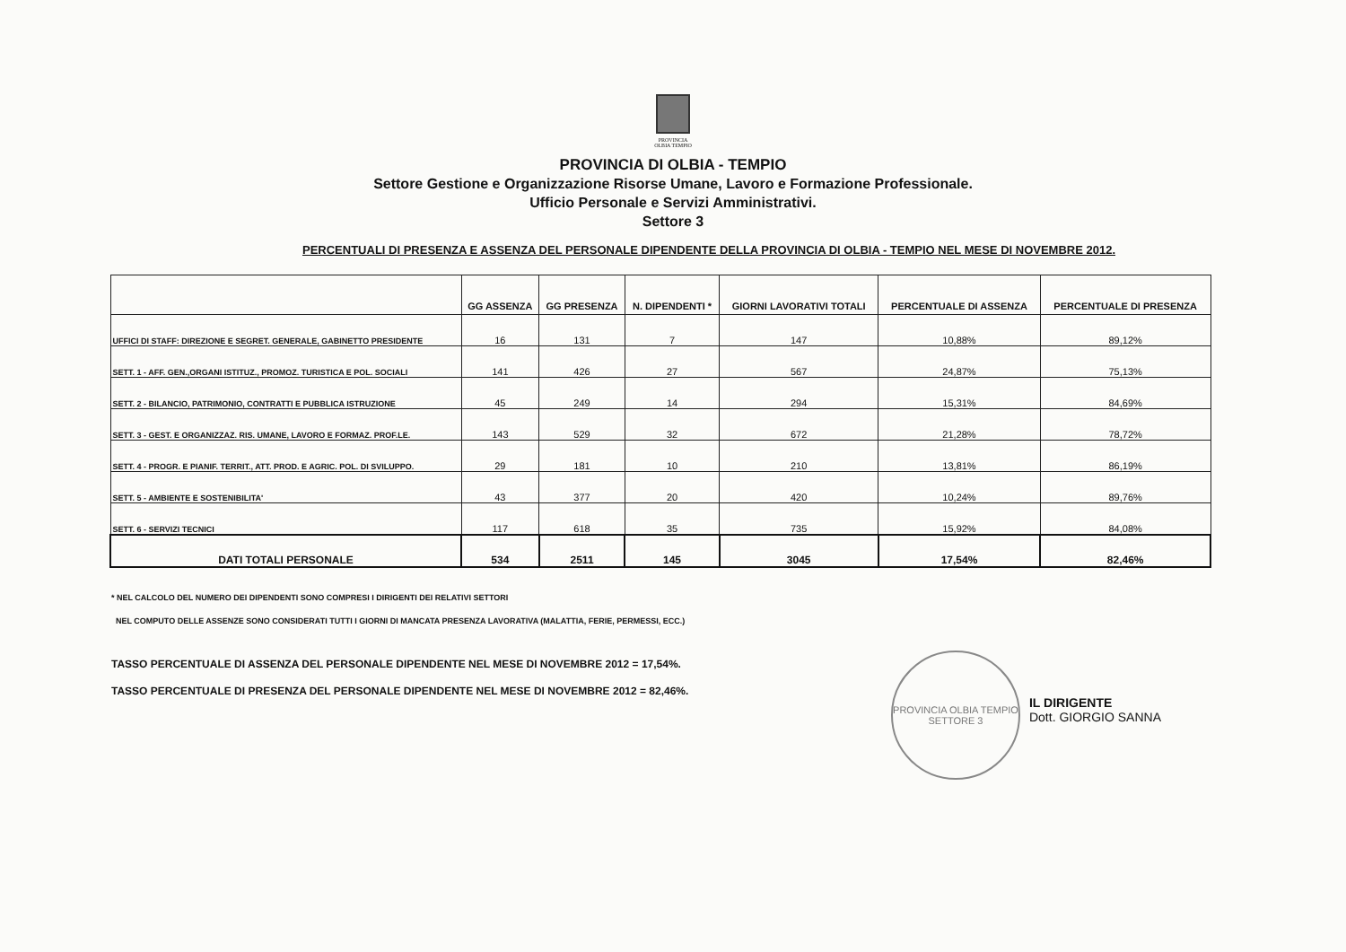PROVINCIA
OLBIA TEMPIO
PROVINCIA DI OLBIA - TEMPIO
Settore Gestione e Organizzazione Risorse Umane, Lavoro e Formazione Professionale.
Ufficio Personale e Servizi Amministrativi.
Settore 3
PERCENTUALI DI PRESENZA E ASSENZA DEL PERSONALE DIPENDENTE DELLA PROVINCIA DI OLBIA - TEMPIO NEL MESE DI NOVEMBRE 2012.
| | GG ASSENZA | GG PRESENZA | N. DIPENDENTI * | GIORNI LAVORATIVI TOTALI | PERCENTUALE DI ASSENZA | PERCENTUALE DI PRESENZA |
| --- | --- | --- | --- | --- | --- | --- |
| UFFICI DI STAFF: DIREZIONE E SEGRET. GENERALE, GABINETTO PRESIDENTE | 16 | 131 | 7 | 147 | 10,88% | 89,12% |
| SETT. 1 - AFF. GEN.,ORGANI ISTITUZ., PROMOZ. TURISTICA E POL. SOCIALI | 141 | 426 | 27 | 567 | 24,87% | 75,13% |
| SETT. 2 - BILANCIO, PATRIMONIO, CONTRATTI E PUBBLICA ISTRUZIONE | 45 | 249 | 14 | 294 | 15,31% | 84,69% |
| SETT. 3 - GEST. E ORGANIZZAZ. RIS. UMANE, LAVORO E FORMAZ. PROF.LE. | 143 | 529 | 32 | 672 | 21,28% | 78,72% |
| SETT. 4 - PROGR. E PIANIF. TERRIT., ATT. PROD. E AGRIC. POL. DI SVILUPPO. | 29 | 181 | 10 | 210 | 13,81% | 86,19% |
| SETT. 5 - AMBIENTE E SOSTENIBILITA' | 43 | 377 | 20 | 420 | 10,24% | 89,76% |
| SETT. 6 - SERVIZI TECNICI | 117 | 618 | 35 | 735 | 15,92% | 84,08% |
| DATI TOTALI PERSONALE | 534 | 2511 | 145 | 3045 | 17,54% | 82,46% |
* NEL CALCOLO DEL NUMERO DEI DIPENDENTI SONO COMPRESI I DIRIGENTI DEI RELATIVI SETTORI
NEL COMPUTO DELLE ASSENZE SONO CONSIDERATI TUTTI I GIORNI DI MANCATA PRESENZA LAVORATIVA (MALATTIA, FERIE, PERMESSI, ECC.)
TASSO PERCENTUALE DI ASSENZA DEL PERSONALE DIPENDENTE NEL MESE DI NOVEMBRE 2012 = 17,54%.
TASSO PERCENTUALE DI PRESENZA DEL PERSONALE DIPENDENTE NEL MESE DI NOVEMBRE 2012 = 82,46%.
PROVINCIA OLBIA TEMPIO
SETTORE 3
IL DIRIGENTE
Dott. GIORGIO SANNA